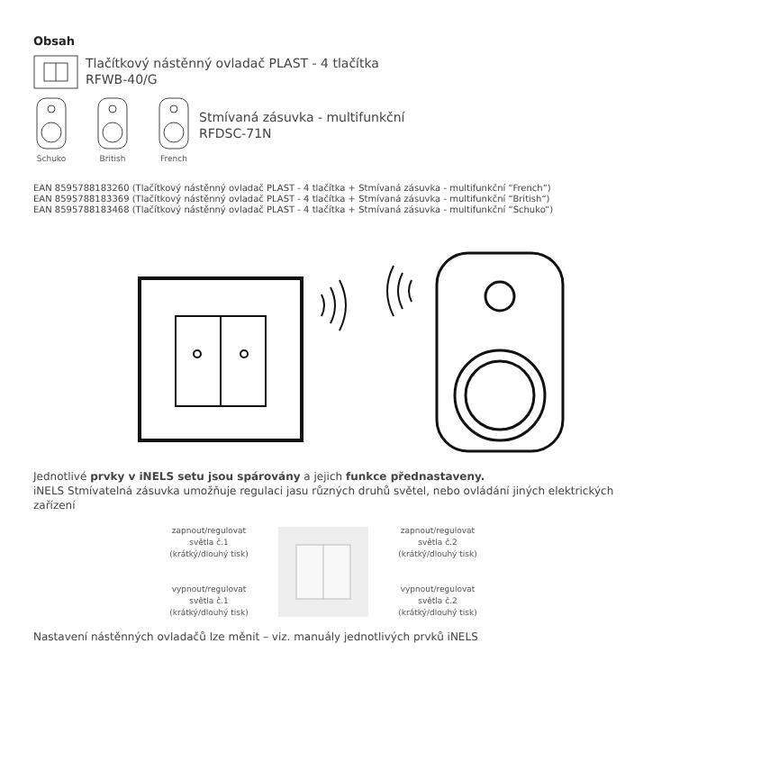Obsah
Tlačítkový nástěnný ovladač PLAST - 4 tlačítka
RFWB-40/G
Schuko British French
Stmívaná zásuvka - multifunkční
RFDSC-71N
EAN 8595788183260 (Tlačítkový nástěnný ovladač PLAST - 4 tlačítka + Stmívaná zásuvka - multifunkční “French“)
EAN 8595788183369 (Tlačítkový nástěnný ovladač PLAST - 4 tlačítka + Stmívaná zásuvka - multifunkční “British“)
EAN 8595788183468 (Tlačítkový nástěnný ovladač PLAST - 4 tlačítka + Stmívaná zásuvka - multifunkční “Schuko“)
Jednotlivé prvky v iNELS setu jsou spárovány a jejich funkce přednastaveny.
iNELS Stmívatelná zásuvka umožňuje regulaci jasu různých druhů světel, nebo ovládání jiných elektrických
zařízení
zapnout/regulovat
světla č.1
(krátký/dlouhý tisk)
vypnout/regulovat
světla č.1
(krátký/dlouhý tisk)
zapnout/regulovat
světla č.2
(krátký/dlouhý tisk)
vypnout/regulovat
světla č.2
(krátký/dlouhý tisk)
Nastavení nástěnných ovladačů lze měnit – viz. manuály jednotlivých prvků iNELS